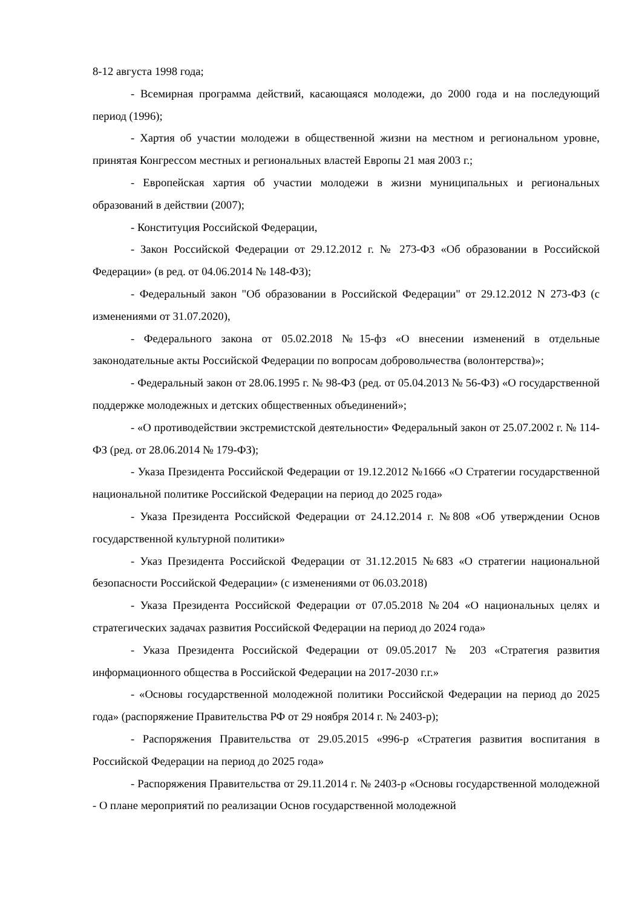8-12 августа 1998 года;
- Всемирная программа действий, касающаяся молодежи, до 2000 года и на последующий период (1996);
- Хартия об участии молодежи в общественной жизни на местном и региональном уровне, принятая Конгрессом местных и региональных властей Европы 21 мая 2003 г.;
- Европейская хартия об участии молодежи в жизни муниципальных и региональных образований в действии (2007);
- Конституция Российской Федерации,
- Закон Российской Федерации от 29.12.2012 г. № 273-ФЗ «Об образовании в Российской Федерации» (в ред. от 04.06.2014 № 148-ФЗ);
- Федеральный закон "Об образовании в Российской Федерации" от 29.12.2012 N 273-ФЗ (с изменениями от 31.07.2020),
- Федерального закона от 05.02.2018 №15-фз «О внесении изменений в отдельные законодательные акты Российской Федерации по вопросам добровольчества (волонтерства)»;
- Федеральный закон от 28.06.1995 г. № 98-ФЗ (ред. от 05.04.2013 № 56-ФЗ) «О государственной поддержке молодежных и детских общественных объединений»;
- «О противодействии экстремистской деятельности» Федеральный закон от 25.07.2002 г. № 114-ФЗ (ред. от 28.06.2014 № 179-ФЗ);
- Указа Президента Российской Федерации от 19.12.2012 №1666 «О Стратегии государственной национальной политике Российской Федерации на период до 2025 года»
- Указа Президента Российской Федерации от 24.12.2014 г. №808 «Об утверждении Основ государственной культурной политики»
- Указ Президента Российской Федерации от 31.12.2015 №683 «О стратегии национальной безопасности Российской Федерации» (с изменениями от 06.03.2018)
- Указа Президента Российской Федерации от 07.05.2018 №204 «О национальных целях и стратегических задачах развития Российской Федерации на период до 2024 года»
- Указа Президента Российской Федерации от 09.05.2017 № 203 «Стратегия развития информационного общества в Российской Федерации на 2017-2030 г.г.»
- «Основы государственной молодежной политики Российской Федерации на период до 2025 года» (распоряжение Правительства РФ от 29 ноября 2014 г. № 2403-р);
- Распоряжения Правительства от 29.05.2015 «996-р «Стратегия развития воспитания в Российской Федерации на период до 2025 года»
- Распоряжения Правительства от 29.11.2014 г. № 2403-р «Основы государственной молодежной - О плане мероприятий по реализации Основ государственной молодежной